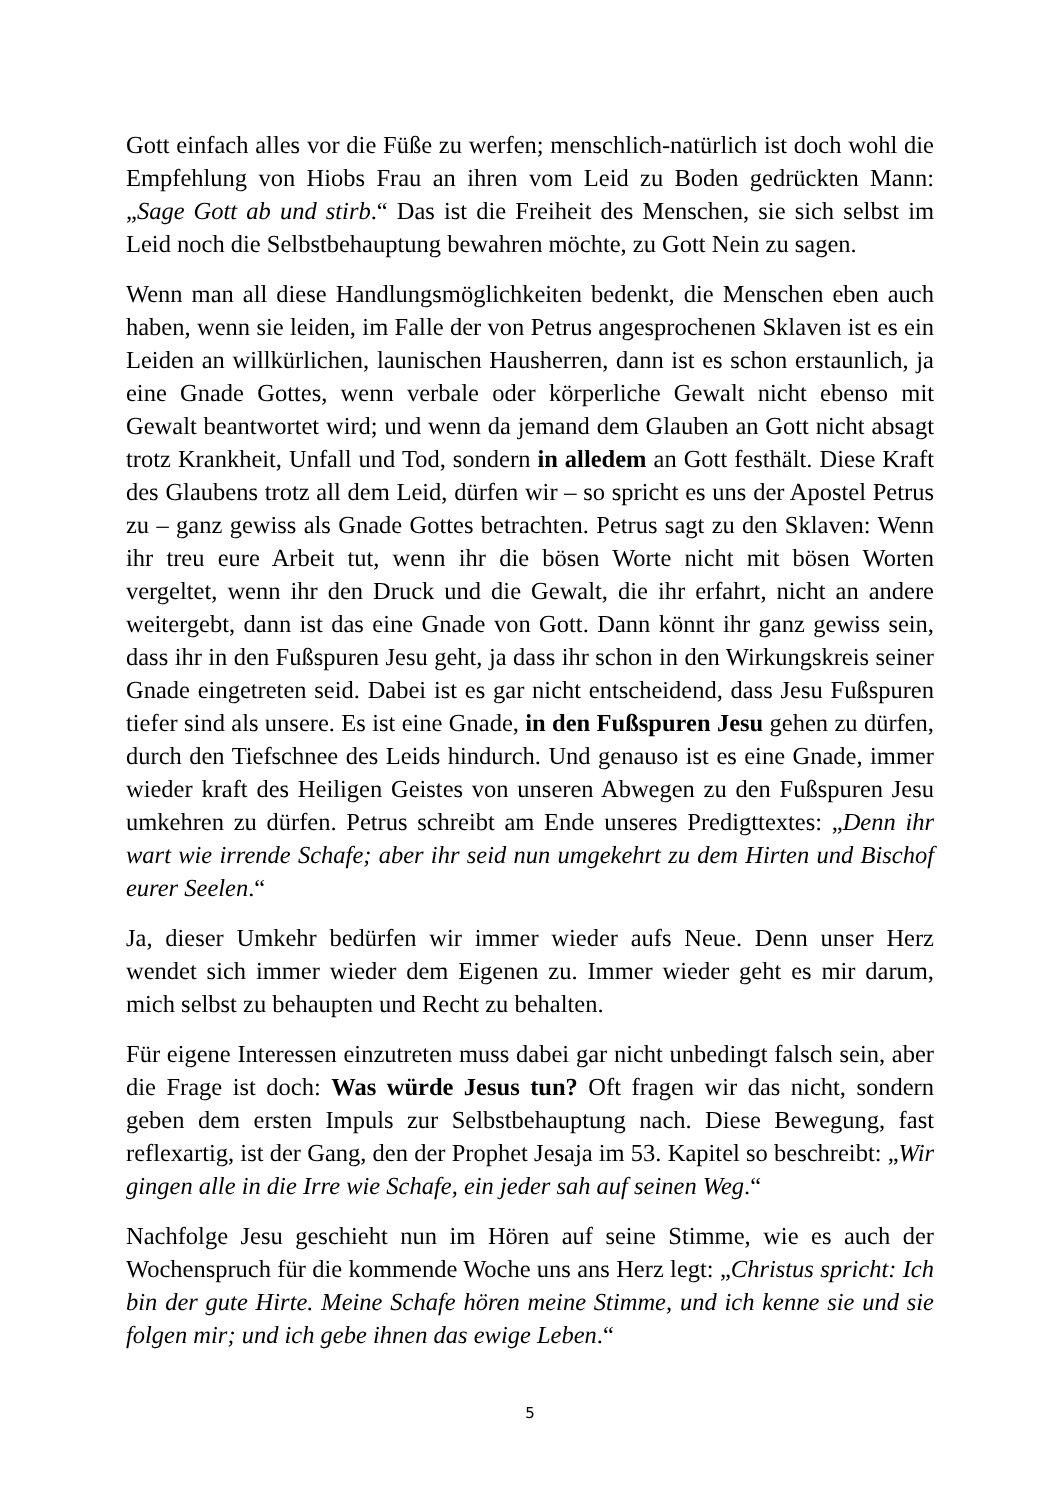Gott einfach alles vor die Füße zu werfen; menschlich-natürlich ist doch wohl die Empfehlung von Hiobs Frau an ihren vom Leid zu Boden gedrückten Mann: „Sage Gott ab und stirb.“ Das ist die Freiheit des Menschen, sie sich selbst im Leid noch die Selbstbehauptung bewahren möchte, zu Gott Nein zu sagen.
Wenn man all diese Handlungsmöglichkeiten bedenkt, die Menschen eben auch haben, wenn sie leiden, im Falle der von Petrus angesprochenen Sklaven ist es ein Leiden an willkürlichen, launischen Hausherren, dann ist es schon erstaunlich, ja eine Gnade Gottes, wenn verbale oder körperliche Gewalt nicht ebenso mit Gewalt beantwortet wird; und wenn da jemand dem Glauben an Gott nicht absagt trotz Krankheit, Unfall und Tod, sondern in alledem an Gott festhält. Diese Kraft des Glaubens trotz all dem Leid, dürfen wir – so spricht es uns der Apostel Petrus zu – ganz gewiss als Gnade Gottes betrachten. Petrus sagt zu den Sklaven: Wenn ihr treu eure Arbeit tut, wenn ihr die bösen Worte nicht mit bösen Worten vergeltet, wenn ihr den Druck und die Gewalt, die ihr erfahrt, nicht an andere weitergebt, dann ist das eine Gnade von Gott. Dann könnt ihr ganz gewiss sein, dass ihr in den Fußspuren Jesu geht, ja dass ihr schon in den Wirkungskreis seiner Gnade eingetreten seid. Dabei ist es gar nicht entscheidend, dass Jesu Fußspuren tiefer sind als unsere. Es ist eine Gnade, in den Fußspuren Jesu gehen zu dürfen, durch den Tiefschnee des Leids hindurch. Und genauso ist es eine Gnade, immer wieder kraft des Heiligen Geistes von unseren Abwegen zu den Fußspuren Jesu umkehren zu dürfen. Petrus schreibt am Ende unseres Predigttextes: „Denn ihr wart wie irrende Schafe; aber ihr seid nun umgekehrt zu dem Hirten und Bischof eurer Seelen.“
Ja, dieser Umkehr bedürfen wir immer wieder aufs Neue. Denn unser Herz wendet sich immer wieder dem Eigenen zu. Immer wieder geht es mir darum, mich selbst zu behaupten und Recht zu behalten.
Für eigene Interessen einzutreten muss dabei gar nicht unbedingt falsch sein, aber die Frage ist doch: Was würde Jesus tun? Oft fragen wir das nicht, sondern geben dem ersten Impuls zur Selbstbehauptung nach. Diese Bewegung, fast reflexartig, ist der Gang, den der Prophet Jesaja im 53. Kapitel so beschreibt: „Wir gingen alle in die Irre wie Schafe, ein jeder sah auf seinen Weg.“
Nachfolge Jesu geschieht nun im Hören auf seine Stimme, wie es auch der Wochenspruch für die kommende Woche uns ans Herz legt: „Christus spricht: Ich bin der gute Hirte. Meine Schafe hören meine Stimme, und ich kenne sie und sie folgen mir; und ich gebe ihnen das ewige Leben.“
5